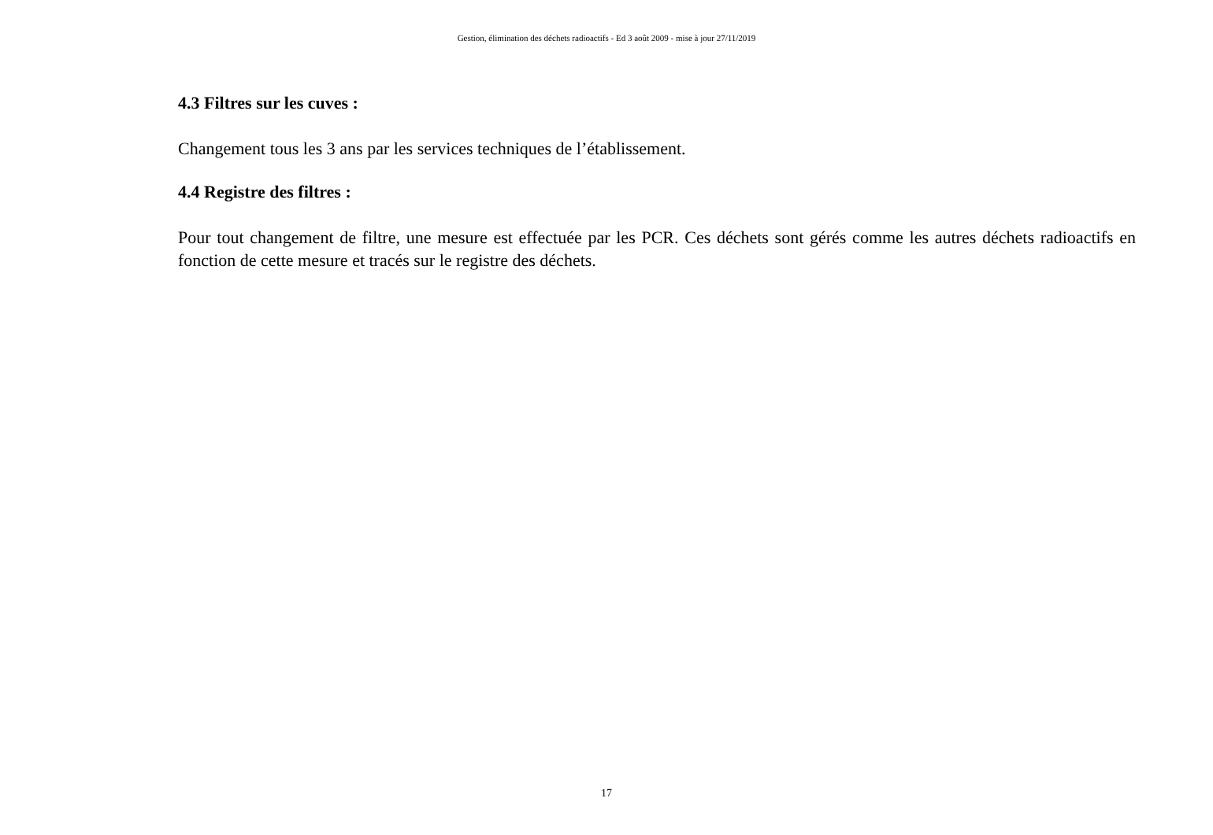Gestion, élimination des déchets radioactifs - Ed 3 août 2009 - mise à jour 27/11/2019
4.3 Filtres sur les cuves :
Changement tous les 3 ans par les services techniques de l’établissement.
4.4 Registre des filtres :
Pour tout changement de filtre, une mesure est effectuée par les PCR. Ces déchets sont gérés comme les autres déchets radioactifs en fonction de cette mesure et tracés sur le registre des déchets.
17